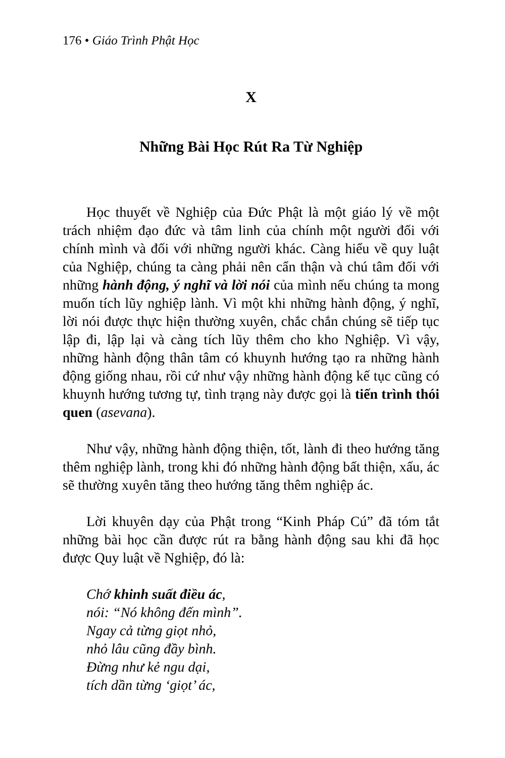176 • Giáo Trình Phật Học
X
Những Bài Học Rút Ra Từ Nghiệp
Học thuyết về Nghiệp của Đức Phật là một giáo lý về một trách nhiệm đạo đức và tâm linh của chính một người đối với chính mình và đối với những người khác. Càng hiểu về quy luật của Nghiệp, chúng ta càng phải nên cẩn thận và chú tâm đối với những hành động, ý nghĩ và lời nói của mình nếu chúng ta mong muốn tích lũy nghiệp lành. Vì một khi những hành động, ý nghĩ, lời nói được thực hiện thường xuyên, chắc chắn chúng sẽ tiếp tục lập đi, lập lại và càng tích lũy thêm cho kho Nghiệp. Vì vậy, những hành động thân tâm có khuynh hướng tạo ra những hành động giống nhau, rồi cứ như vậy những hành động kế tục cũng có khuynh hướng tương tự, tình trạng này được gọi là tiến trình thói quen (asevana).
Như vậy, những hành động thiện, tốt, lành đi theo hướng tăng thêm nghiệp lành, trong khi đó những hành động bất thiện, xấu, ác sẽ thường xuyên tăng theo hướng tăng thêm nghiệp ác.
Lời khuyên dạy của Phật trong “Kinh Pháp Cú” đã tóm tắt những bài học cần được rút ra bằng hành động sau khi đã học được Quy luật về Nghiệp, đó là:
Chớ khinh suất điều ác,
nói: “Nó không đến mình”.
Ngay cả từng giọt nhỏ,
nhỏ lâu cũng đầy bình.
Đừng như kẻ ngu dại,
tích dần từng ‘giọt’ ác,